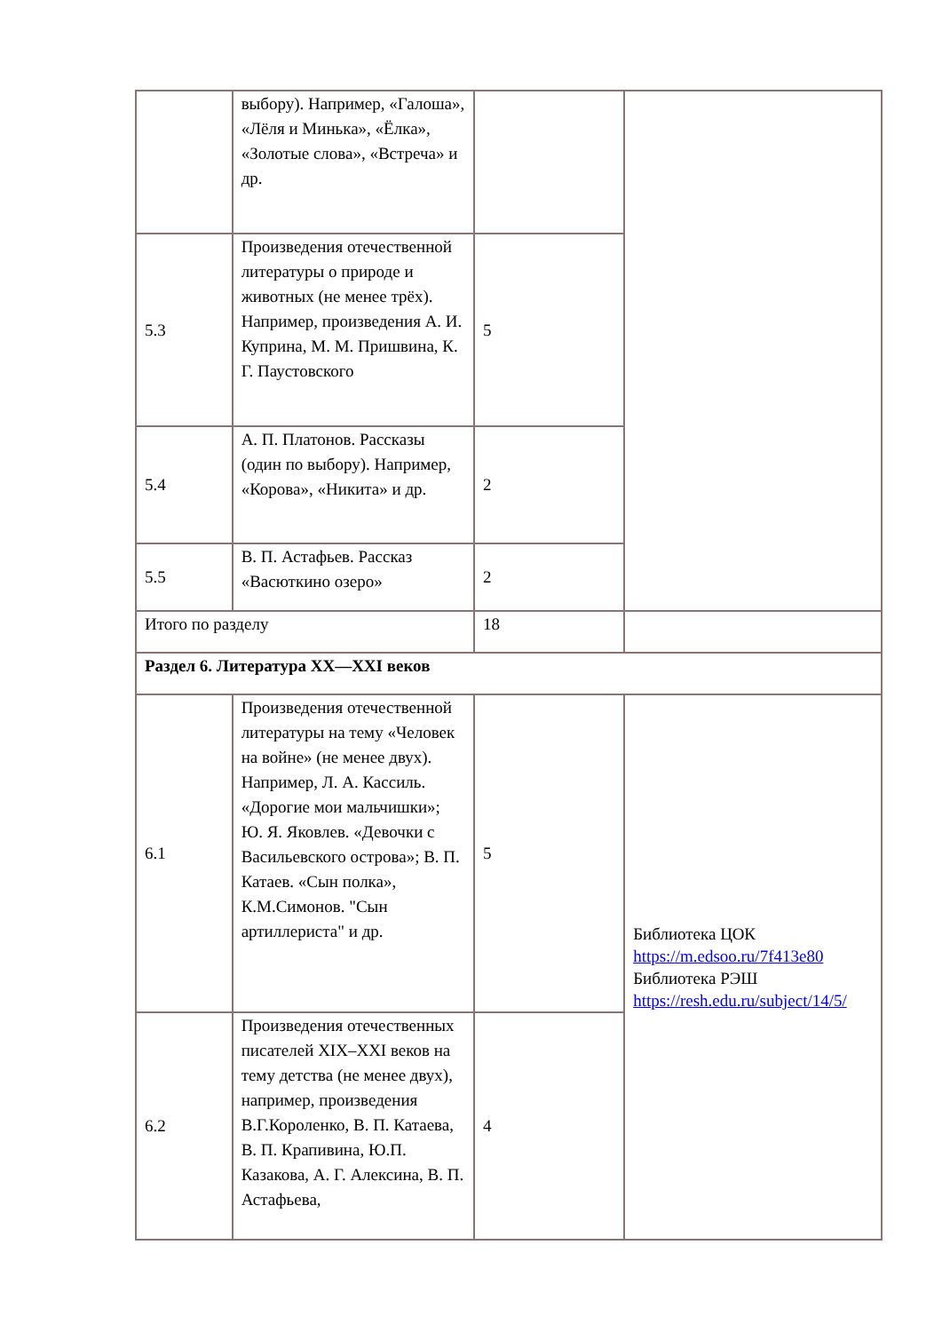| | выбору). Например, «Галоша», «Лёля и Минька», «Ёлка», «Золотые слова», «Встреча» и др. | | |
| 5.3 | Произведения отечественной литературы о природе и животных (не менее трёх). Например, произведения А. И. Куприна, М. М. Пришвина, К. Г. Паустовского | 5 | |
| 5.4 | А. П. Платонов. Рассказы (один по выбору). Например, «Корова», «Никита» и др. | 2 | |
| 5.5 | В. П. Астафьев. Рассказ «Васюткино озеро» | 2 | |
| Итого по разделу | | 18 | |
| Раздел 6. Литература XX—XXI веков | | | |
| 6.1 | Произведения отечественной литературы на тему «Человек на войне» (не менее двух). Например, Л. А. Кассиль. «Дорогие мои мальчишки»; Ю. Я. Яковлев. «Девочки с Васильевского острова»; В. П. Катаев. «Сын полка», К.М.Симонов. "Сын артиллериста" и др. | 5 | Библиотека ЦОК https://m.edsoo.ru/7f413e80 Библиотека РЭШ https://resh.edu.ru/subject/14/5/ |
| 6.2 | Произведения отечественных писателей XIX–XXI веков на тему детства (не менее двух), например, произведения В.Г.Короленко, В. П. Катаева, В. П. Крапивина, Ю.П. Казакова, А. Г. Алексина, В. П. Астафьева, | 4 | |